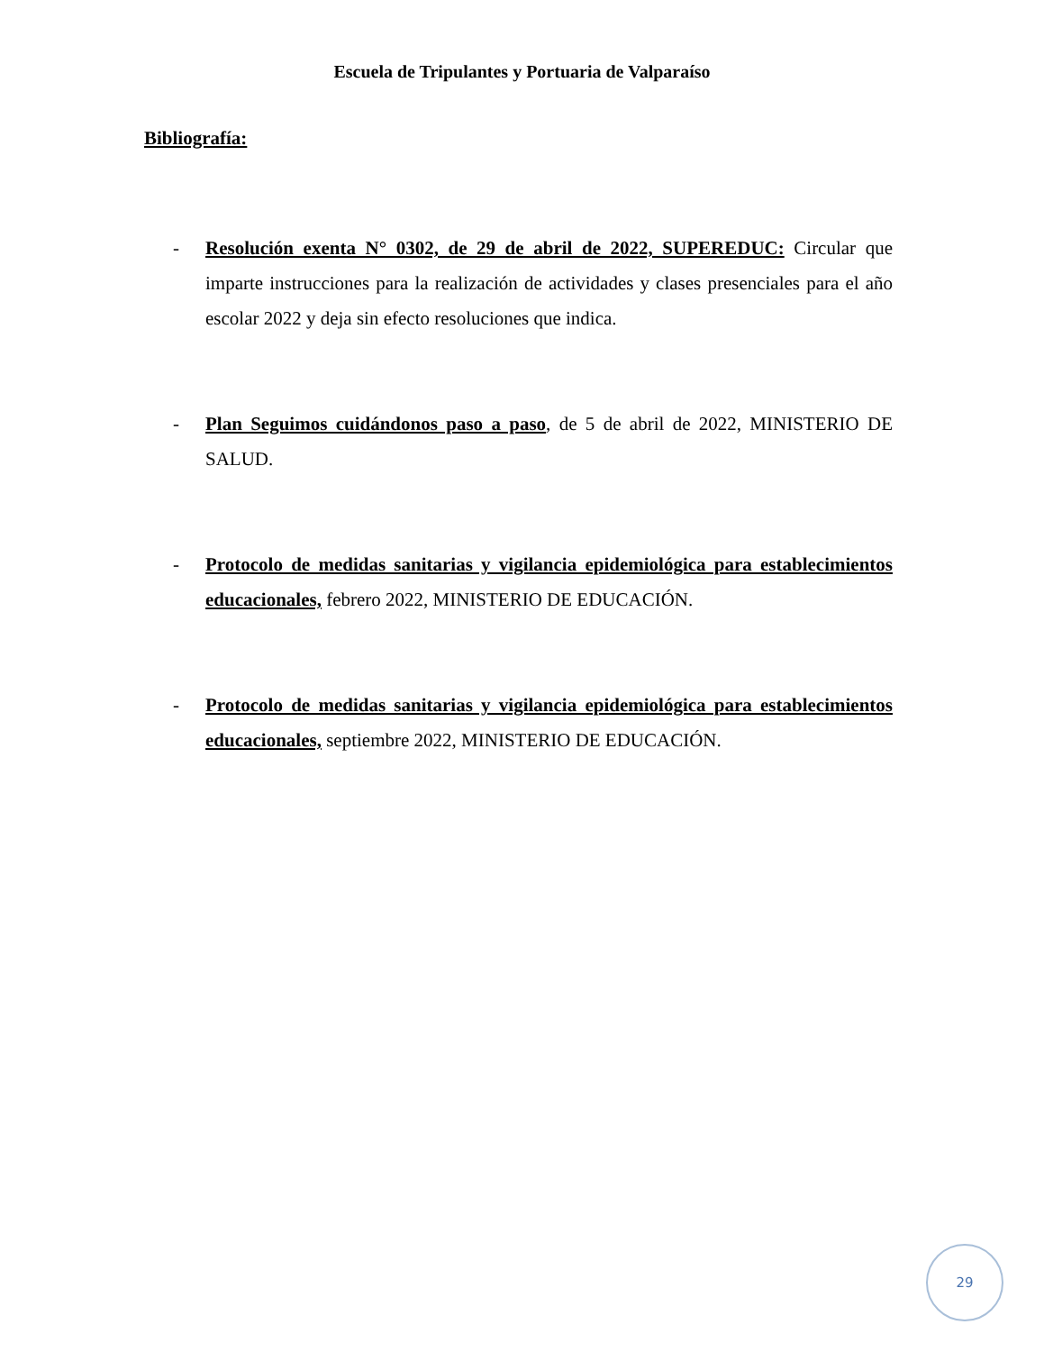Escuela de Tripulantes y Portuaria de Valparaíso
Bibliografía:
- Resolución exenta N° 0302, de 29 de abril de 2022, SUPEREDUC: Circular que imparte instrucciones para la realización de actividades y clases presenciales para el año escolar 2022 y deja sin efecto resoluciones que indica.
- Plan Seguimos cuidándonos paso a paso, de 5 de abril de 2022, MINISTERIO DE SALUD.
- Protocolo de medidas sanitarias y vigilancia epidemiológica para establecimientos educacionales, febrero 2022, MINISTERIO DE EDUCACIÓN.
- Protocolo de medidas sanitarias y vigilancia epidemiológica para establecimientos educacionales, septiembre 2022, MINISTERIO DE EDUCACIÓN.
29